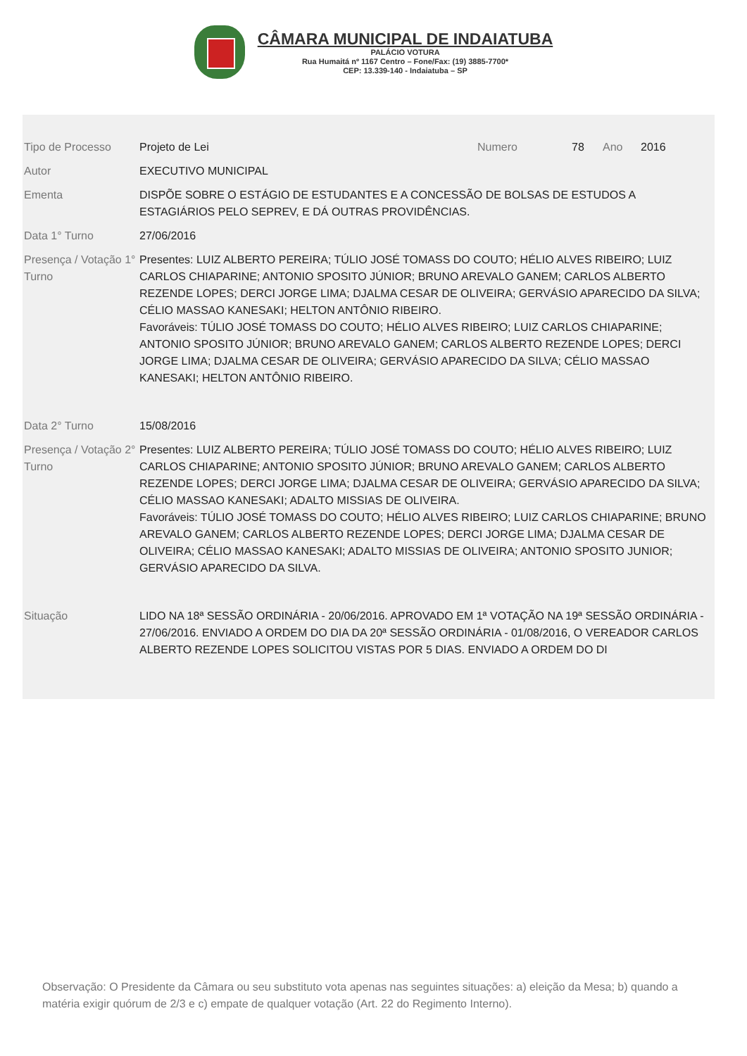CÂMARA MUNICIPAL DE INDAIATUBA
PALÁCIO VOTURA
Rua Humaitá nº 1167 Centro – Fone/Fax: (19) 3885-7700*
CEP: 13.339-140 - Indaiatuba – SP
| Tipo de Processo | Projeto de Lei | Numero | 78 | Ano | 2016 |
| Autor | EXECUTIVO MUNICIPAL | | | | |
| Ementa | DISPÕE SOBRE O ESTÁGIO DE ESTUDANTES E A CONCESSÃO DE BOLSAS DE ESTUDOS A ESTAGIÁRIOS PELO SEPREV, E DÁ OUTRAS PROVIDÊNCIAS. | | | | |
| Data 1° Turno | 27/06/2016 | | | | |
| Presença / Votação 1° Turno | Presentes: LUIZ ALBERTO PEREIRA; TÚLIO JOSÉ TOMASS DO COUTO; HÉLIO ALVES RIBEIRO; LUIZ CARLOS CHIAPARINE; ANTONIO SPOSITO JÚNIOR; BRUNO AREVALO GANEM; CARLOS ALBERTO REZENDE LOPES; DERCI JORGE LIMA; DJALMA CESAR DE OLIVEIRA; GERVÁSIO APARECIDO DA SILVA; CÉLIO MASSAO KANESAKI; HELTON ANTÔNIO RIBEIRO. Favoráveis: TÚLIO JOSÉ TOMASS DO COUTO; HÉLIO ALVES RIBEIRO; LUIZ CARLOS CHIAPARINE; ANTONIO SPOSITO JÚNIOR; BRUNO AREVALO GANEM; CARLOS ALBERTO REZENDE LOPES; DERCI JORGE LIMA; DJALMA CESAR DE OLIVEIRA; GERVÁSIO APARECIDO DA SILVA; CÉLIO MASSAO KANESAKI; HELTON ANTÔNIO RIBEIRO. | | | | |
| Data 2° Turno | 15/08/2016 | | | | |
| Presença / Votação 2° Turno | Presentes: LUIZ ALBERTO PEREIRA; TÚLIO JOSÉ TOMASS DO COUTO; HÉLIO ALVES RIBEIRO; LUIZ CARLOS CHIAPARINE; ANTONIO SPOSITO JÚNIOR; BRUNO AREVALO GANEM; CARLOS ALBERTO REZENDE LOPES; DERCI JORGE LIMA; DJALMA CESAR DE OLIVEIRA; GERVÁSIO APARECIDO DA SILVA; CÉLIO MASSAO KANESAKI; ADALTO MISSIAS DE OLIVEIRA. Favoráveis: TÚLIO JOSÉ TOMASS DO COUTO; HÉLIO ALVES RIBEIRO; LUIZ CARLOS CHIAPARINE; BRUNO AREVALO GANEM; CARLOS ALBERTO REZENDE LOPES; DERCI JORGE LIMA; DJALMA CESAR DE OLIVEIRA; CÉLIO MASSAO KANESAKI; ADALTO MISSIAS DE OLIVEIRA; ANTONIO SPOSITO JUNIOR; GERVÁSIO APARECIDO DA SILVA. | | | | |
| Situação | LIDO NA 18ª SESSÃO ORDINÁRIA - 20/06/2016. APROVADO EM 1ª VOTAÇÃO NA 19ª SESSÃO ORDINÁRIA - 27/06/2016. ENVIADO A ORDEM DO DIA DA 20ª SESSÃO ORDINÁRIA - 01/08/2016, O VEREADOR CARLOS ALBERTO REZENDE LOPES SOLICITOU VISTAS POR 5 DIAS. ENVIADO A ORDEM DO DI | | | | |
Observação: O Presidente da Câmara ou seu substituto vota apenas nas seguintes situações: a) eleição da Mesa; b) quando a matéria exigir quórum de 2/3 e c) empate de qualquer votação (Art. 22 do Regimento Interno).